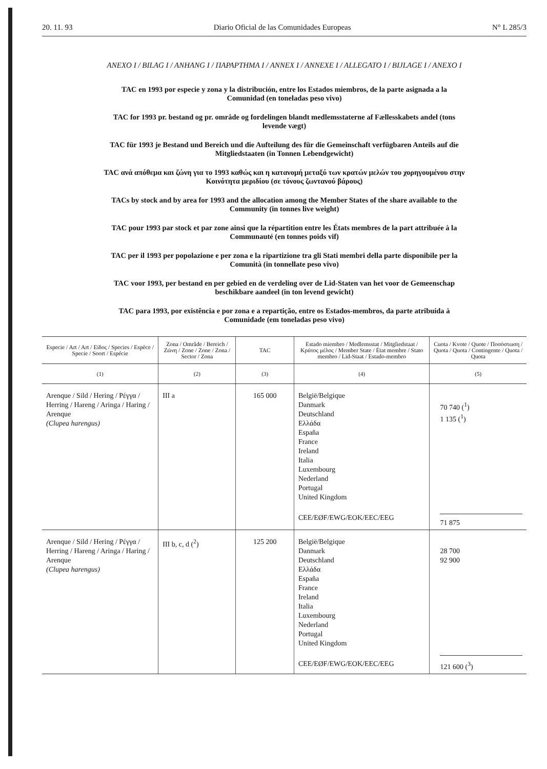20. 11. 93 Diario Oficial de las Comunidades Europeas N° L 285/3
ANEXO I / BILAG I / ANHANG I / ΠΑΡΑΡΤΗΜΑ I / ANNEX I / ANNEXE I / ALLEGATO I / BIJLAGE I / ANEXO I
TAC en 1993 por especie y zona y la distribución, entre los Estados miembros, de la parte asignada a la Comunidad (en toneladas peso vivo)
TAC for 1993 pr. bestand og pr. område og fordelingen blandt medlemsstaterne af Fællesskabets andel (tons levende vægt)
TAC für 1993 je Bestand und Bereich und die Aufteilung des für die Gemeinschaft verfügbaren Anteils auf die Mitgliedstaaten (in Tonnen Lebendgewicht)
TAC ανά απόθεμα και ζώνη για το 1993 καθώς και η κατανομή μεταξύ των κρατών μελών του χορηγουμένου στην Κοινότητα μεριδίου (σε τόνους ζωντανού βάρους)
TACs by stock and by area for 1993 and the allocation among the Member States of the share available to the Community (in tonnes live weight)
TAC pour 1993 par stock et par zone ainsi que la répartition entre les États membres de la part attribuée à la Communauté (en tonnes poids vif)
TAC per il 1993 per popolazione e per zona e la ripartizione tra gli Stati membri della parte disponibile per la Comunità (in tonnellate peso vivo)
TAC voor 1993, per bestand en per gebied en de verdeling over de Lid-Staten van het voor de Gemeenschap beschikbare aandeel (in ton levend gewicht)
TAC para 1993, por existência e por zona e a repartição, entre os Estados-membros, da parte atribuída à Comunidade (em toneladas peso vivo)
| Especie / Art / Art / Είδος / Species / Espèce / Specie / Soort / Espécie | Zona / Område / Bereich / Ζώνη / Zone / Zone / Zona / Sector / Zona | TAC | Estado miembro / Medlemsstat / Mitgliedstaat / Κράτος μέλος / Member State / État membre / Stato membro / Lid-Staat / Estado-membro | Cuota / Kvote / Quote / Ποσόστωση / Quota / Quota / Contingente / Quota / Quota |
| --- | --- | --- | --- | --- |
| (1) | (2) | (3) | (4) | (5) |
| Arenque / Sild / Hering / Ρέγγα / Herring / Hareng / Aringa / Haring / Arenque (Clupea harengus) | III a | 165 000 | België/Belgique Danmark Deutschland Ελλάδα España France Ireland Italia Luxembourg Nederland Portugal United Kingdom CEE/EØF/EWG/EOK/EEC/EEG | 70 740 (<sup>1</sup>) 1 135 (<sup>1</sup>) 71 875 |
| Arenque / Sild / Hering / Ρέγγα / Herring / Hareng / Aringa / Haring / Arenque (Clupea harengus) | III b, c, d (<sup>2</sup>) | 125 200 | België/Belgique Danmark Deutschland Ελλάδα España France Ireland Italia Luxembourg Nederland Portugal United Kingdom CEE/EØF/EWG/EOK/EEC/EEG | 28 700 92 900 121 600 (<sup>3</sup>) |